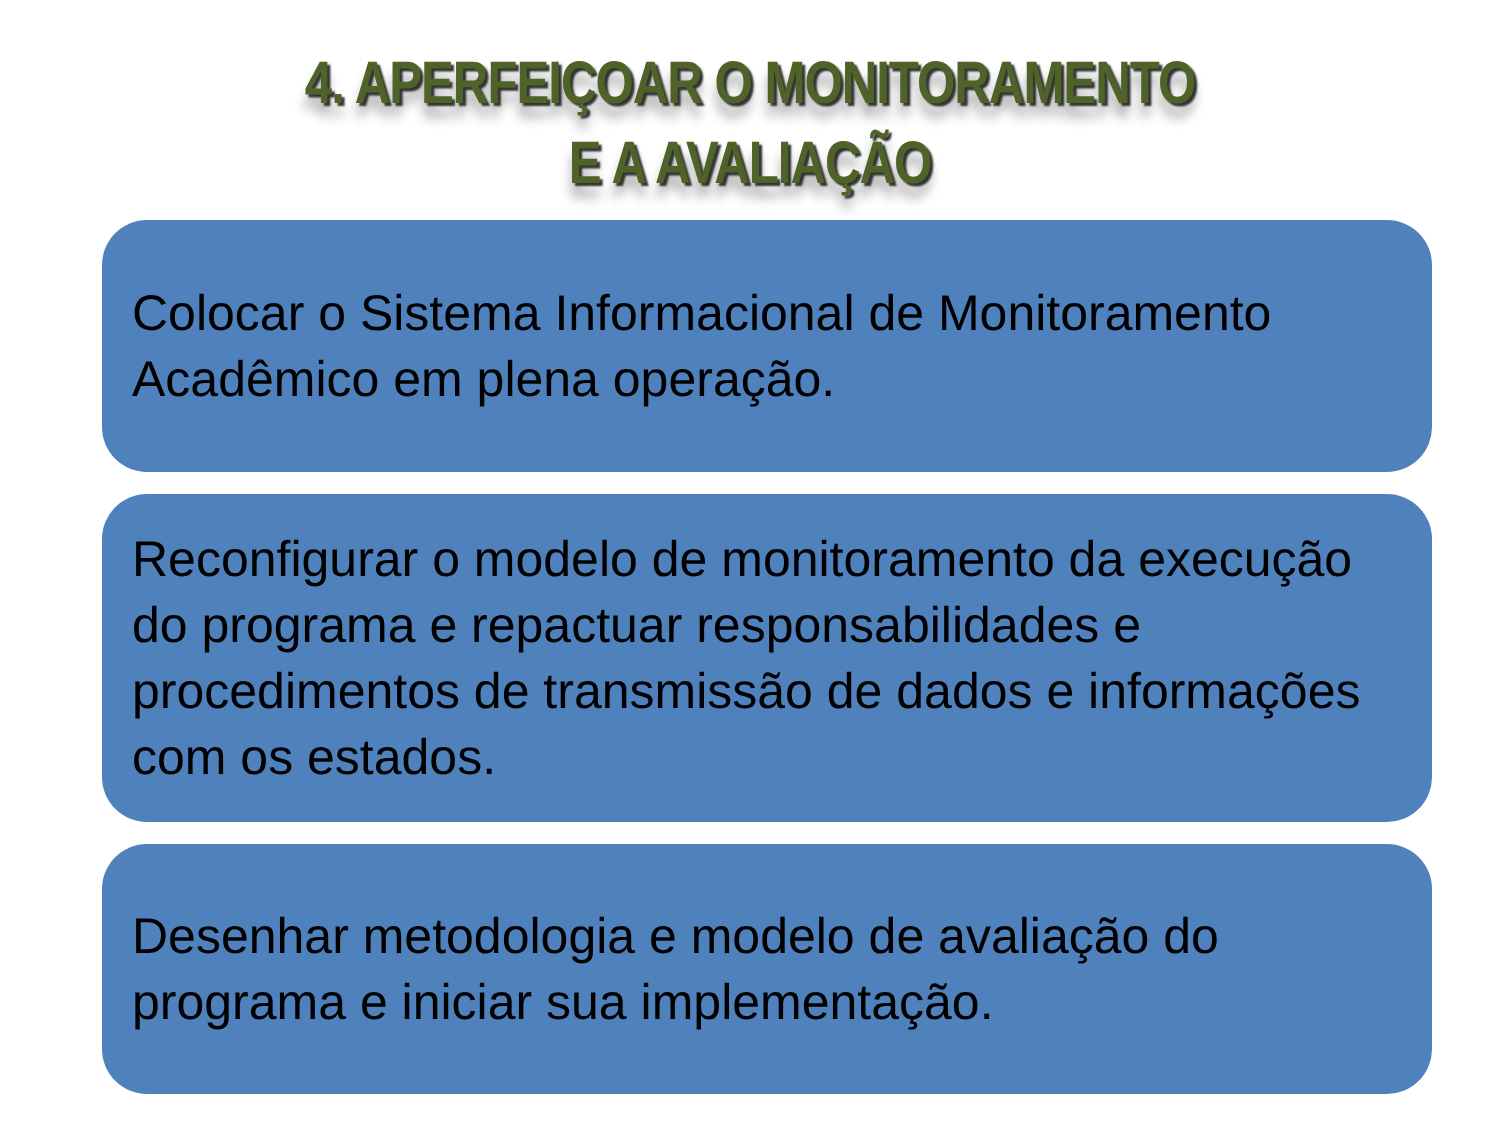4. APERFEIÇOAR O MONITORAMENTO
E A AVALIAÇÃO
Colocar o Sistema Informacional de Monitoramento Acadêmico em plena operação.
Reconfigurar o modelo de monitoramento da execução do programa e repactuar responsabilidades e procedimentos de transmissão de dados e informações com os estados.
Desenhar metodologia e modelo de avaliação do programa e iniciar sua implementação.